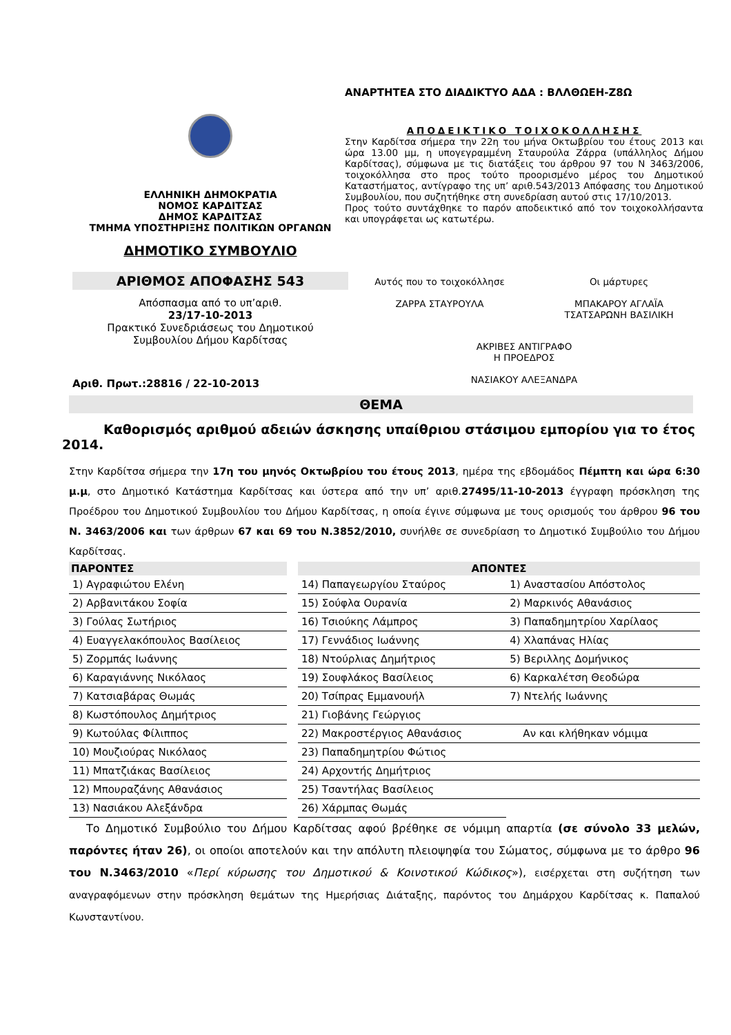ΕΛΛΗΝΙΚΗ ΔΗΜΟΚΡΑΤΙΑ
ΝΟΜΟΣ ΚΑΡΔΙΤΣΑΣ
ΔΗΜΟΣ ΚΑΡΔΙΤΣΑΣ
ΤΜΗΜΑ ΥΠΟΣΤΗΡΙΞΗΣ ΠΟΛΙΤΙΚΩΝ ΟΡΓΑΝΩΝ
ΔΗΜΟΤΙΚΟ ΣΥΜΒΟΥΛΙΟ
ΑΡΙΘΜΟΣ ΑΠΟΦΑΣΗΣ 543
Απόσπασμα από το υπ’αριθ.
23/17-10-2013
Πρακτικό Συνεδριάσεως του Δημοτικού
Συμβουλίου Δήμου Καρδίτσας
Αριθ. Πρωτ.:28816 / 22-10-2013
ΑΝΑΡΤΗΤΕΑ ΣΤΟ ΔΙΑΔΙΚΤΥΟ ΑΔΑ : ΒΛΛΘΩΕΗ-Ζ8Ω
ΑΠΟΔΕΙΚΤΙΚΟ ΤΟΙΧΟΚΟΛΛΗΣΗΣ
Στην Καρδίτσα σήμερα την 22η του μήνα Οκτωβρίου του έτους 2013 και ώρα 13.00 μμ, η υπογεγραμμένη Σταυρούλα Ζάρρα (υπάλληλος Δήμου Καρδίτσας), σύμφωνα με τις διατάξεις του άρθρου 97 του Ν 3463/2006, τοιχοκόλλησα στο προς τούτο προορισμένο μέρος του Δημοτικού Καταστήματος, αντίγραφο της υπ’ αριθ.543/2013 Απόφασης του Δημοτικού Συμβουλίου, που συζητήθηκε στη συνεδρίαση αυτού στις 17/10/2013.
Προς τούτο συντάχθηκε το παρόν αποδεικτικό από τον τοιχοκολλήσαντα και υπογράφεται ως κατωτέρω.
Αυτός που το τοιχοκόλλησε
ΖΑΡΡΑ ΣΤΑΥΡΟΥΛΑ
Οι μάρτυρες
ΜΠΑΚΑΡΟΥ ΑΓΛΑΪΑ
ΤΣΑΤΣΑΡΩΝΗ ΒΑΣΙΛΙΚΗ
ΑΚΡΙΒΕΣ ΑΝΤΙΓΡΑΦΟ
Η ΠΡΟΕΔΡΟΣ
ΝΑΣΙΑΚΟΥ ΑΛΕΞΑΝΔΡΑ
ΘΕΜΑ
Καθορισμός αριθμού αδειών άσκησης υπαίθριου στάσιμου εμπορίου για το έτος 2014.
Στην Καρδίτσα σήμερα την 17η του μηνός Οκτωβρίου του έτους 2013, ημέρα της εβδομάδος Πέμπτη και ώρα 6:30 μ.μ, στο Δημοτικό Κατάστημα Καρδίτσας και ύστερα από την υπ’ αριθ.27495/11-10-2013 έγγραφη πρόσκληση της Προέδρου του Δημοτικού Συμβουλίου του Δήμου Καρδίτσας, η οποία έγινε σύμφωνα με τους ορισμούς του άρθρου 96 του Ν. 3463/2006 και των άρθρων 67 και 69 του Ν.3852/2010, συνήλθε σε συνεδρίαση το Δημοτικό Συμβούλιο του Δήμου Καρδίτσας.
| ΠΑΡΟΝΤΕΣ | | ΑΠΟΝΤΕΣ | |
| --- | --- | --- | --- |
| 1) Αγραφιώτου Ελένη | | 14) Παπαγεωργίου Σταύρος | 1) Αναστασίου Απόστολος |
| 2) Αρβανιτάκου Σοφία | | 15) Σούφλα Ουρανία | 2) Μαρκινός Αθανάσιος |
| 3) Γούλας Σωτήριος | | 16) Τσιούκης Λάμπρος | 3) Παπαδημητρίου Χαρίλαος |
| 4) Ευαγγελακόπουλος Βασίλειος | | 17) Γεννάδιος Ιωάννης | 4) Χλαπάνας Ηλίας |
| 5) Ζορμπάς Ιωάννης | | 18) Ντούρλιας Δημήτριος | 5) Βεριλλης Δομήνικος |
| 6) Καραγιάννης Νικόλαος | | 19) Σουφλάκος Βασίλειος | 6) Καρκαλέτση Θεοδώρα |
| 7) Κατσιαβάρας Θωμάς | | 20) Τσίπρας Εμμανουήλ | 7) Ντελής Ιωάννης |
| 8) Κωστόπουλος Δημήτριος | | 21) Γιοβάνης Γεώργιος | |
| 9) Κωτούλας Φίλιππος | | 22) Μακροστέργιος Αθανάσιος | Αν και κλήθηκαν νόμιμα |
| 10) Μουζιούρας Νικόλαος | | 23) Παπαδημητρίου Φώτιος | |
| 11) Μπατζιάκας Βασίλειος | | 24) Αρχοντής Δημήτριος | |
| 12) Μπουραζάνης Αθανάσιος | | 25) Τσαντήλας Βασίλειος | |
| 13) Νασιάκου Αλεξάνδρα | | 26) Χάρμπας Θωμάς | |
Το Δημοτικό Συμβούλιο του Δήμου Καρδίτσας αφού βρέθηκε σε νόμιμη απαρτία (σε σύνολο 33 μελών, παρόντες ήταν 26), οι οποίοι αποτελούν και την απόλυτη πλειοψηφία του Σώματος, σύμφωνα με το άρθρο 96 του Ν.3463/2010 «Περί κύρωσης του Δημοτικού & Κοινοτικού Κώδικος»), εισέρχεται στη συζήτηση των αναγραφόμενων στην πρόσκληση θεμάτων της Ημερήσιας Διάταξης, παρόντος του Δημάρχου Καρδίτσας κ. Παπαλού Κωνσταντίνου.